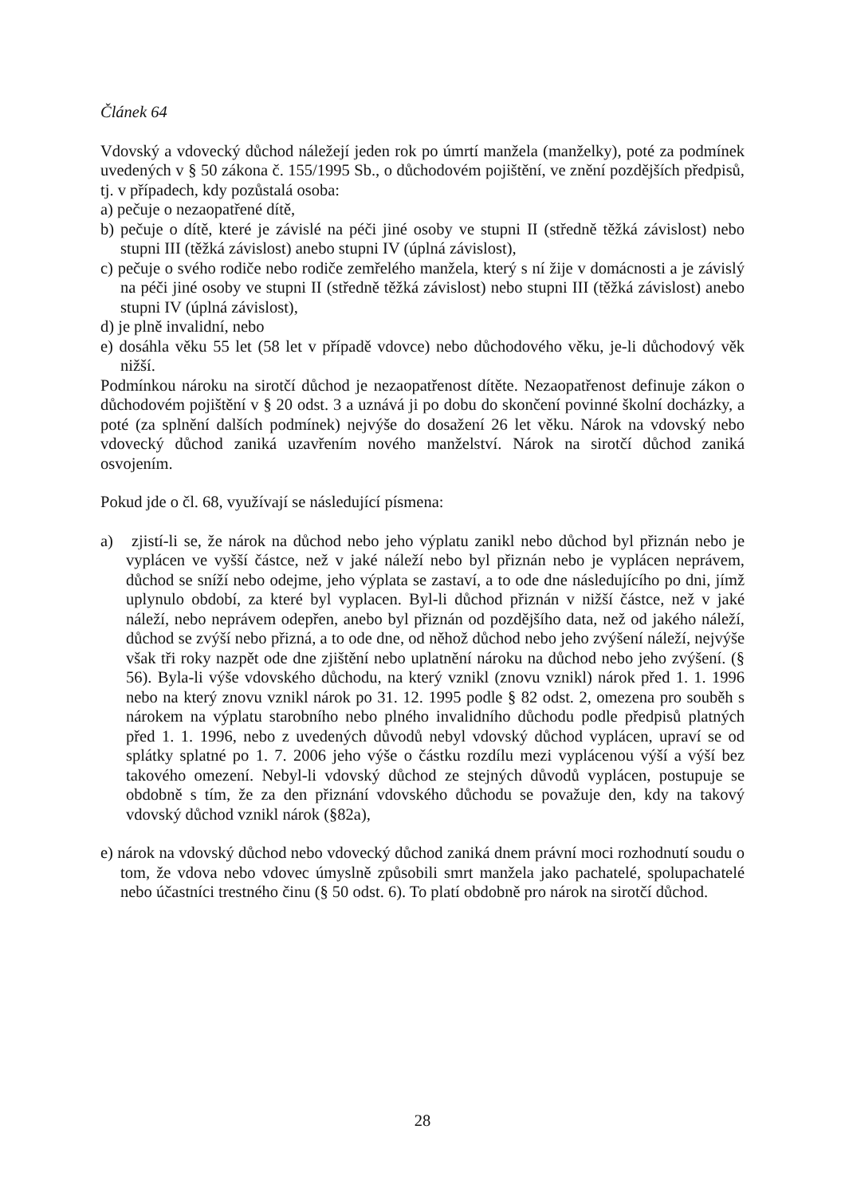Článek 64
Vdovský a vdovecký důchod náležejí jeden rok po úmrtí manžela (manželky), poté za podmínek uvedených v § 50 zákona č. 155/1995 Sb., o důchodovém pojištění, ve znění pozdějších předpisů, tj. v případech, kdy pozůstalá osoba:
a) pečuje o nezaopatřené dítě,
b) pečuje o dítě, které je závislé na péči jiné osoby ve stupni II (středně těžká závislost) nebo stupni III (těžká závislost) anebo stupni IV (úplná závislost),
c) pečuje o svého rodiče nebo rodiče zemřelého manžela, který s ní žije v domácnosti a je závislý na péči jiné osoby ve stupni II (středně těžká závislost) nebo stupni III (těžká závislost) anebo stupni IV (úplná závislost),
d) je plně invalidní, nebo
e) dosáhla věku 55 let (58 let v případě vdovce) nebo důchodového věku, je-li důchodový věk nižší.
Podmínkou nároku na sirotčí důchod je nezaopatřenost dítěte. Nezaopatřenost definuje zákon o důchodovém pojištění v § 20 odst. 3 a uznává ji po dobu do skončení povinné školní docházky, a poté (za splnění dalších podmínek) nejvýše do dosažení 26 let věku. Nárok na vdovský nebo vdovecký důchod zaniká uzavřením nového manželství. Nárok na sirotčí důchod zaniká osvojením.
Pokud jde o čl. 68, využívají se následující písmena:
a) zjistí-li se, že nárok na důchod nebo jeho výplatu zanikl nebo důchod byl přiznán nebo je vyplácen ve vyšší částce, než v jaké náleží nebo byl přiznán nebo je vyplácen neprávem, důchod se sníží nebo odejme, jeho výplata se zastaví, a to ode dne následujícího po dni, jímž uplynulo období, za které byl vyplacen. Byl-li důchod přiznán v nižší částce, než v jaké náleží, nebo neprávem odepřen, anebo byl přiznán od pozdějšího data, než od jakého náleží, důchod se zvýší nebo přizná, a to ode dne, od něhož důchod nebo jeho zvýšení náleží, nejvýše však tři roky nazpět ode dne zjištění nebo uplatnění nároku na důchod nebo jeho zvýšení. (§ 56). Byla-li výše vdovského důchodu, na který vznikl (znovu vznikl) nárok před 1. 1. 1996 nebo na který znovu vznikl nárok po 31. 12. 1995 podle § 82 odst. 2, omezena pro souběh s nárokem na výplatu starobního nebo plného invalidního důchodu podle předpisů platných před 1. 1. 1996, nebo z uvedených důvodů nebyl vdovský důchod vyplácen, upraví se od splátky splatné po 1. 7. 2006 jeho výše o částku rozdílu mezi vyplácenou výší a výší bez takového omezení. Nebyl-li vdovský důchod ze stejných důvodů vyplácen, postupuje se obdobně s tím, že za den přiznání vdovského důchodu se považuje den, kdy na takový vdovský důchod vznikl nárok (§82a),
e) nárok na vdovský důchod nebo vdovecký důchod zaniká dnem právní moci rozhodnutí soudu o tom, že vdova nebo vdovec úmyslně způsobili smrt manžela jako pachatelé, spolupachatelé nebo účastníci trestného činu (§ 50 odst. 6). To platí obdobně pro nárok na sirotčí důchod.
28